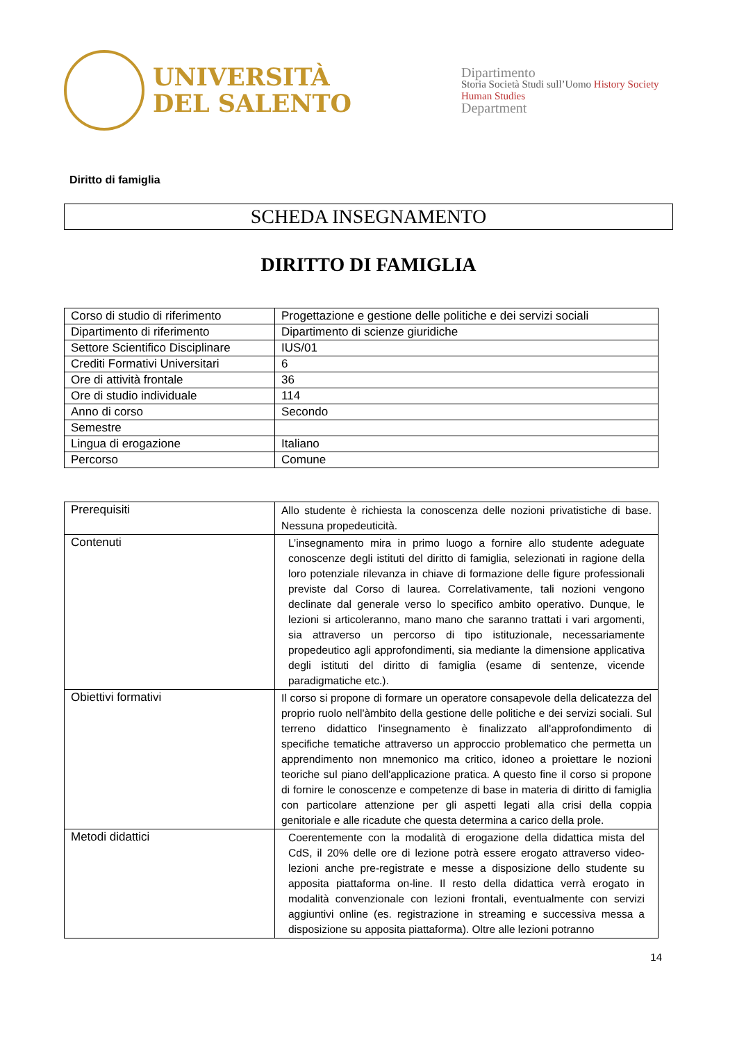UNIVERSITÀ
DEL SALENTO
Dipartimento
Storia Società Studi sull’Uomo History Society Human Studies
Department
Diritto di famiglia
SCHEDA INSEGNAMENTO
DIRITTO DI FAMIGLIA
| Corso di studio di riferimento | Progettazione e gestione delle politiche e dei servizi sociali |
| Dipartimento di riferimento | Dipartimento di scienze giuridiche |
| Settore Scientifico Disciplinare | IUS/01 |
| Crediti Formativi Universitari | 6 |
| Ore di attività frontale | 36 |
| Ore di studio individuale | 114 |
| Anno di corso | Secondo |
| Semestre | |
| Lingua di erogazione | Italiano |
| Percorso | Comune |
| Prerequisiti | Allo studente è richiesta la conoscenza delle nozioni privatistiche di base. Nessuna propedeuticità. |
| Contenuti | L’insegnamento mira in primo luogo a fornire allo studente adeguate conoscenze degli istituti del diritto di famiglia, selezionati in ragione della loro potenziale rilevanza in chiave di formazione delle figure professionali previste dal Corso di laurea. Correlativamente, tali nozioni vengono declinate dal generale verso lo specifico ambito operativo. Dunque, le lezioni si articoleranno, mano mano che saranno trattati i vari argomenti, sia attraverso un percorso di tipo istituzionale, necessariamente propedeutico agli approfondimenti, sia mediante la dimensione applicativa degli istituti del diritto di famiglia (esame di sentenze, vicende paradigmatiche etc.). |
| Obiettivi formativi | Il corso si propone di formare un operatore consapevole della delicatezza del proprio ruolo nell'àmbito della gestione delle politiche e dei servizi sociali. Sul terreno didattico l'insegnamento è finalizzato all'approfondimento di specifiche tematiche attraverso un approccio problematico che permetta un apprendimento non mnemonico ma critico, idoneo a proiettare le nozioni teoriche sul piano dell'applicazione pratica. A questo fine il corso si propone di fornire le conoscenze e competenze di base in materia di diritto di famiglia con particolare attenzione per gli aspetti legati alla crisi della coppia genitoriale e alle ricadute che questa determina a carico della prole. |
| Metodi didattici | Coerentemente con la modalità di erogazione della didattica mista del CdS, il 20% delle ore di lezione potrà essere erogato attraverso video-lezioni anche pre-registrate e messe a disposizione dello studente su apposita piattaforma on-line. Il resto della didattica verrà erogato in modalità convenzionale con lezioni frontali, eventualmente con servizi aggiuntivi online (es. registrazione in streaming e successiva messa a disposizione su apposita piattaforma). Oltre alle lezioni potranno |
14